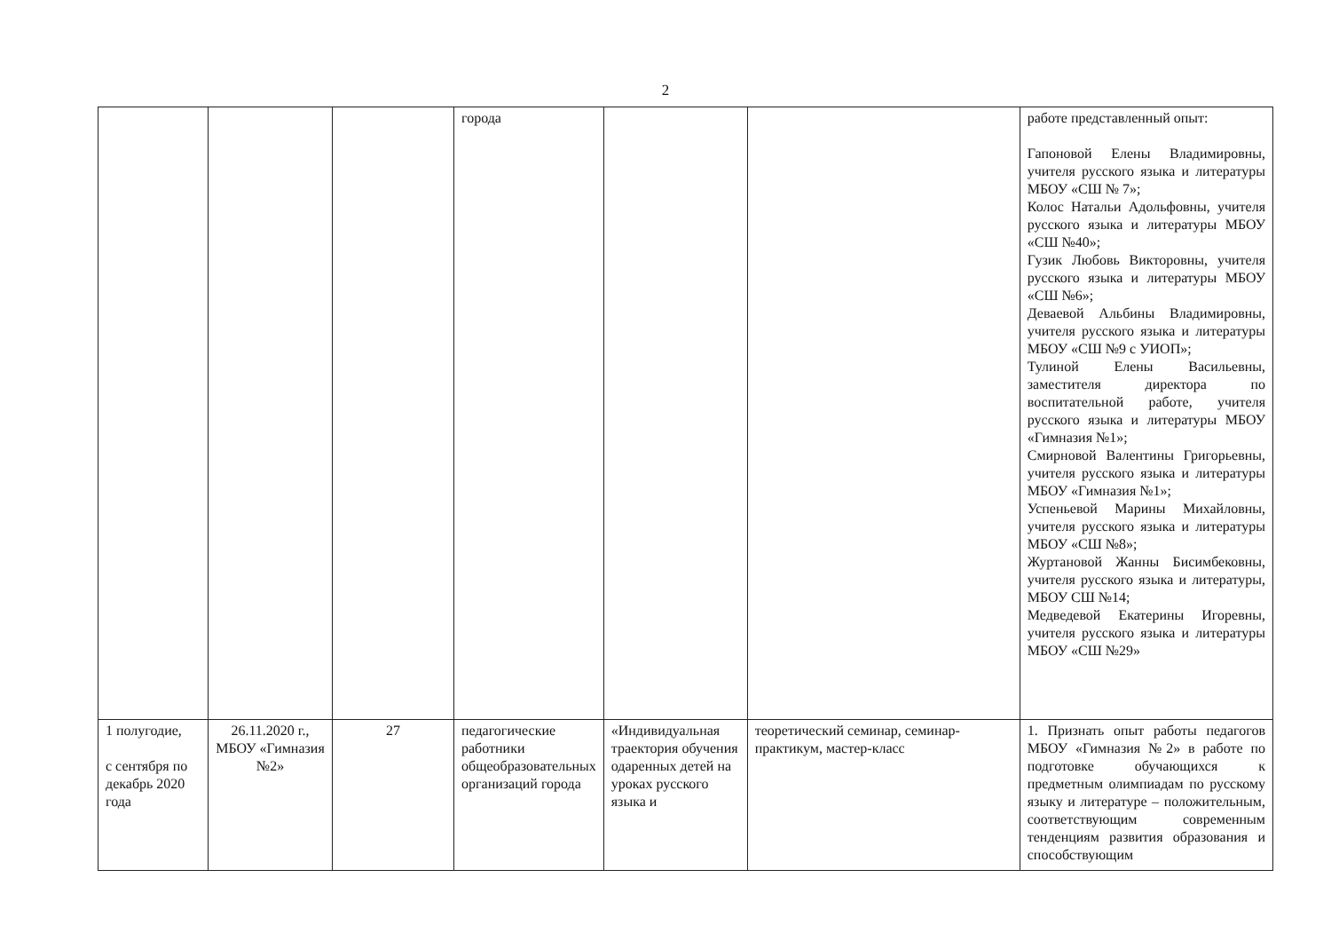2
| | | | города | | | работе представленный опыт: Гапоновой Елены Владимировны, учителя русского языка и литературы МБОУ «СШ № 7»; Колос Натальи Адольфовны, учителя русского языка и литературы МБОУ «СШ №40»; Гузик Любовь Викторовны, учителя русского языка и литературы МБОУ «СШ №6»; Деваевой Альбины Владимировны, учителя русского языка и литературы МБОУ «СШ №9 с УИОП»; Тулиной Елены Васильевны, заместителя директора по воспитательной работе, учителя русского языка и литературы МБОУ «Гимназия №1»; Смирновой Валентины Григорьевны, учителя русского языка и литературы МБОУ «Гимназия №1»; Успеньевой Марины Михайловны, учителя русского языка и литературы МБОУ «СШ №8»; Журтановой Жанны Бисимбековны, учителя русского языка и литературы, МБОУ СШ №14; Медведевой Екатерины Игоревны, учителя русского языка и литературы МБОУ «СШ №29» |
| 1 полугодие, с сентября по декабрь 2020 года | 26.11.2020 г., МБОУ «Гимназия №2» | 27 | педагогические работники общеобразовательных организаций города | «Индивидуальная траектория обучения одаренных детей на уроках русского языка и | теоретический семинар, семинар-практикум, мастер-класс | 1. Признать опыт работы педагогов МБОУ «Гимназия №2» в работе по подготовке обучающихся к предметным олимпиадам по русскому языку и литературе – положительным, соответствующим современным тенденциям развития образования и способствующим |